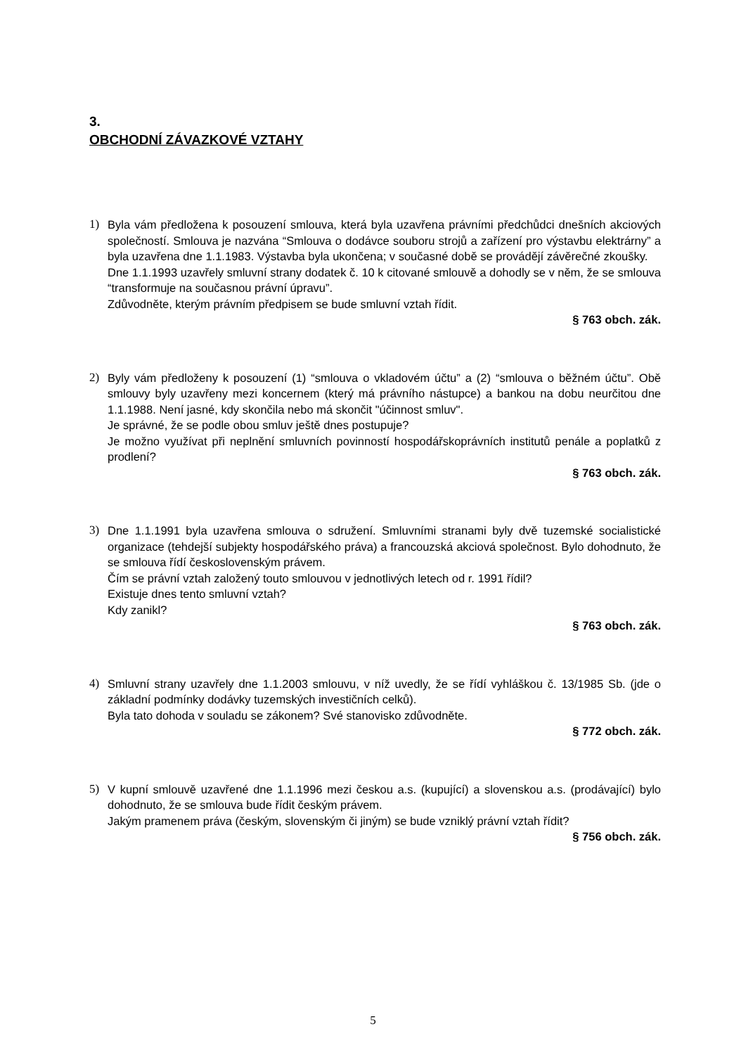3.
OBCHODNÍ ZÁVAZKOVÉ VZTAHY
1) Byla vám předložena k posouzení smlouva, která byla uzavřena právními předchůdci dnešních akciových společností. Smlouva je nazvána “Smlouva o dodávce souboru strojů a zařízení pro výstavbu elektrárny” a byla uzavřena dne 1.1.1983. Výstavba byla ukončena; v současné době se provádějí závěrečné zkoušky.
Dne 1.1.1993 uzavřely smluvní strany dodatek č. 10 k citované smlouvě a dohodly se v něm, že se smlouva “transformuje na současnou právní úpravu”.
Zdůvodněte, kterým právním předpisem se bude smluvní vztah řídit.
§ 763 obch. zák.
2) Byly vám předloženy k posouzení (1) “smlouva o vkladovém účtu” a (2) “smlouva o běžném účtu”. Obě smlouvy byly uzavřeny mezi koncernem (který má právního nástupce) a bankou na dobu neurčitou dne 1.1.1988. Není jasné, kdy skončila nebo má skončit "účinnost smluv".
Je správné, že se podle obou smluv ještě dnes postupuje?
Je možno využívat při neplnění smluvních povinností hospodářskoprávních institutů penále a poplatků z prodlení?
§ 763 obch. zák.
3) Dne 1.1.1991 byla uzavřena smlouva o sdružení. Smluvními stranami byly dvě tuzemské socialistické organizace (tehdejší subjekty hospodářského práva) a francouzská akciová společnost. Bylo dohodnuto, že se smlouva řídí československým právem.
Čím se právní vztah založený touto smlouvou v jednotlivých letech od r. 1991 řídil?
Existuje dnes tento smluvní vztah?
Kdy zanikl?
§ 763 obch. zák.
4) Smluvní strany uzavřely dne 1.1.2003 smlouvu, v níž uvedly, že se řídí vyhláškou č. 13/1985 Sb. (jde o základní podmínky dodávky tuzemských investičních celků).
Byla tato dohoda v souladu se zákonem? Své stanovisko zdůvodněte.
§ 772 obch. zák.
5) V kupní smlouvě uzavřené dne 1.1.1996 mezi českou a.s. (kupující) a slovenskou a.s. (prodávající) bylo dohodnuto, že se smlouva bude řídit českým právem.
Jakým pramenem práva (českým, slovenským či jiným) se bude vzniklý právní vztah řídit?
§ 756 obch. zák.
5